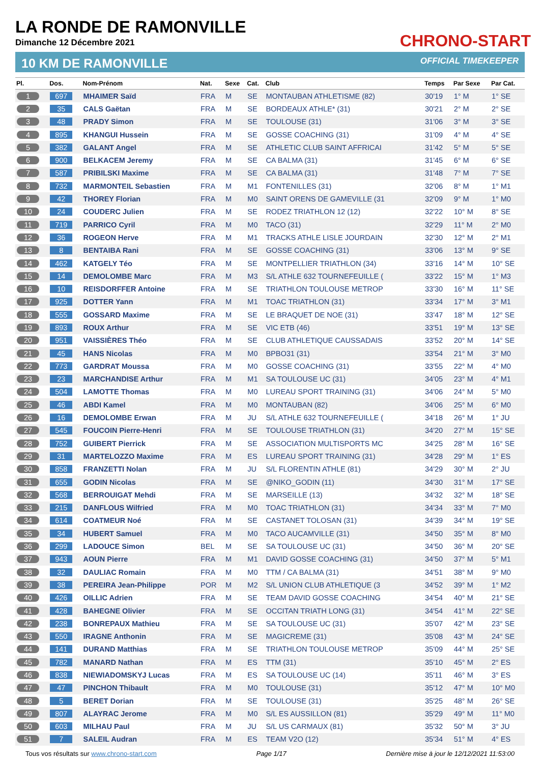LA RONDE DE RAMONVILLE
Dimanche 12 Décembre 2021
CHRONO-START
10 KM DE RAMONVILLE OFFICIAL TIMEKEEPER
| Pl. | Dos. | Nom-Prénom | Nat. | Sexe | Cat. | Club | Temps | Par Sexe | Par Cat. |
| --- | --- | --- | --- | --- | --- | --- | --- | --- | --- |
| 1 | 697 | MHAIMER Saïd | FRA | M | SE | MONTAUBAN ATHLETISME (82) | 30'19 | 1° M | 1° SE |
| 2 | 35 | CALS Gaëtan | FRA | M | SE | BORDEAUX ATHLE* (31) | 30'21 | 2° M | 2° SE |
| 3 | 48 | PRADY Simon | FRA | M | SE | TOULOUSE (31) | 31'06 | 3° M | 3° SE |
| 4 | 895 | KHANGUI Hussein | FRA | M | SE | GOSSE COACHING (31) | 31'09 | 4° M | 4° SE |
| 5 | 382 | GALANT Angel | FRA | M | SE | ATHLETIC CLUB SAINT AFFRICAI | 31'42 | 5° M | 5° SE |
| 6 | 900 | BELKACEM Jeremy | FRA | M | SE | CA BALMA (31) | 31'45 | 6° M | 6° SE |
| 7 | 587 | PRIBILSKI Maxime | FRA | M | SE | CA BALMA (31) | 31'48 | 7° M | 7° SE |
| 8 | 732 | MARMONTEIL Sebastien | FRA | M | M1 | FONTENILLES (31) | 32'06 | 8° M | 1° M1 |
| 9 | 42 | THOREY Florian | FRA | M | M0 | SAINT ORENS DE GAMEVILLE (31 | 32'09 | 9° M | 1° M0 |
| 10 | 24 | COUDERC Julien | FRA | M | SE | RODEZ TRIATHLON 12 (12) | 32'22 | 10° M | 8° SE |
| 11 | 719 | PARRICO Cyril | FRA | M | M0 | TACO (31) | 32'29 | 11° M | 2° M0 |
| 12 | 36 | ROGEON Herve | FRA | M | M1 | TRACKS ATHLE LISLE JOURDAIN | 32'30 | 12° M | 2° M1 |
| 13 | 8 | BENTAIBA Rani | FRA | M | SE | GOSSE COACHING (31) | 33'06 | 13° M | 9° SE |
| 14 | 462 | KATGELY Téo | FRA | M | SE | MONTPELLIER TRIATHLON (34) | 33'16 | 14° M | 10° SE |
| 15 | 14 | DEMOLOMBE Marc | FRA | M | M3 | S/L ATHLE 632 TOURNEFEUILLE ( | 33'22 | 15° M | 1° M3 |
| 16 | 10 | REISDORFFER Antoine | FRA | M | SE | TRIATHLON TOULOUSE METROP | 33'30 | 16° M | 11° SE |
| 17 | 925 | DOTTER Yann | FRA | M | M1 | TOAC TRIATHLON (31) | 33'34 | 17° M | 3° M1 |
| 18 | 555 | GOSSARD Maxime | FRA | M | SE | LE BRAQUET DE NOE (31) | 33'47 | 18° M | 12° SE |
| 19 | 893 | ROUX Arthur | FRA | M | SE | VIC ETB (46) | 33'51 | 19° M | 13° SE |
| 20 | 951 | VAISSIÈRES Théo | FRA | M | SE | CLUB ATHLETIQUE CAUSSADAIS | 33'52 | 20° M | 14° SE |
| 21 | 45 | HANS Nicolas | FRA | M | M0 | BPBO31 (31) | 33'54 | 21° M | 3° M0 |
| 22 | 773 | GARDRAT Moussa | FRA | M | M0 | GOSSE COACHING (31) | 33'55 | 22° M | 4° M0 |
| 23 | 23 | MARCHANDISE Arthur | FRA | M | M1 | SA TOULOUSE UC (31) | 34'05 | 23° M | 4° M1 |
| 24 | 504 | LAMOTTE Thomas | FRA | M | M0 | LUREAU SPORT TRAINING (31) | 34'06 | 24° M | 5° M0 |
| 25 | 46 | ABDI Kamel | FRA | M | M0 | MONTAUBAN (82) | 34'06 | 25° M | 6° M0 |
| 26 | 16 | DEMOLOMBE Erwan | FRA | M | JU | S/L ATHLE 632 TOURNEFEUILLE ( | 34'18 | 26° M | 1° JU |
| 27 | 545 | FOUCOIN Pierre-Henri | FRA | M | SE | TOULOUSE TRIATHLON (31) | 34'20 | 27° M | 15° SE |
| 28 | 752 | GUIBERT Pierrick | FRA | M | SE | ASSOCIATION MULTISPORTS MC | 34'25 | 28° M | 16° SE |
| 29 | 31 | MARTELOZZO Maxime | FRA | M | ES | LUREAU SPORT TRAINING (31) | 34'28 | 29° M | 1° ES |
| 30 | 858 | FRANZETTI Nolan | FRA | M | JU | S/L FLORENTIN ATHLE (81) | 34'29 | 30° M | 2° JU |
| 31 | 655 | GODIN Nicolas | FRA | M | SE | @NIKO_GODIN (11) | 34'30 | 31° M | 17° SE |
| 32 | 568 | BERROUIGAT Mehdi | FRA | M | SE | MARSEILLE (13) | 34'32 | 32° M | 18° SE |
| 33 | 215 | DANFLOUS Wilfried | FRA | M | M0 | TOAC TRIATHLON (31) | 34'34 | 33° M | 7° M0 |
| 34 | 614 | COATMEUR Noé | FRA | M | SE | CASTANET TOLOSAN (31) | 34'39 | 34° M | 19° SE |
| 35 | 34 | HUBERT Samuel | FRA | M | M0 | TACO AUCAMVILLE (31) | 34'50 | 35° M | 8° M0 |
| 36 | 299 | LADOUCE Simon | BEL | M | SE | SA TOULOUSE UC (31) | 34'50 | 36° M | 20° SE |
| 37 | 943 | AOUN Pierre | FRA | M | M1 | DAVID GOSSE COACHING (31) | 34'50 | 37° M | 5° M1 |
| 38 | 32 | DAULIAC Romain | FRA | M | M0 | TTM / CA BALMA (31) | 34'51 | 38° M | 9° M0 |
| 39 | 38 | PEREIRA Jean-Philippe | POR | M | M2 | S/L UNION CLUB ATHLETIQUE (3 | 34'52 | 39° M | 1° M2 |
| 40 | 426 | OILLIC Adrien | FRA | M | SE | TEAM DAVID GOSSE COACHING | 34'54 | 40° M | 21° SE |
| 41 | 428 | BAHEGNE Olivier | FRA | M | SE | OCCITAN TRIATH LONG (31) | 34'54 | 41° M | 22° SE |
| 42 | 238 | BONREPAUX Mathieu | FRA | M | SE | SA TOULOUSE UC (31) | 35'07 | 42° M | 23° SE |
| 43 | 550 | IRAGNE Anthonin | FRA | M | SE | MAGICREME (31) | 35'08 | 43° M | 24° SE |
| 44 | 141 | DURAND Matthias | FRA | M | SE | TRIATHLON TOULOUSE METROP | 35'09 | 44° M | 25° SE |
| 45 | 782 | MANARD Nathan | FRA | M | ES | TTM (31) | 35'10 | 45° M | 2° ES |
| 46 | 838 | NIEWIADOMSKYJ Lucas | FRA | M | ES | SA TOULOUSE UC (14) | 35'11 | 46° M | 3° ES |
| 47 | 47 | PINCHON Thibault | FRA | M | M0 | TOULOUSE (31) | 35'12 | 47° M | 10° M0 |
| 48 | 5 | BERET Dorian | FRA | M | SE | TOULOUSE (31) | 35'25 | 48° M | 26° SE |
| 49 | 807 | ALAYRAC Jerome | FRA | M | M0 | S/L ES AUSSILLON (81) | 35'29 | 49° M | 11° M0 |
| 50 | 603 | MILHAU Paul | FRA | M | JU | S/L US CARMAUX (81) | 35'32 | 50° M | 3° JU |
| 51 | 7 | SALEIL Audran | FRA | M | ES | TEAM V2O (12) | 35'34 | 51° M | 4° ES |
Tous vos résultats sur www.chrono-start.com Page 1/17 Dernière mise à jour le 12/12/2021 11:53:00